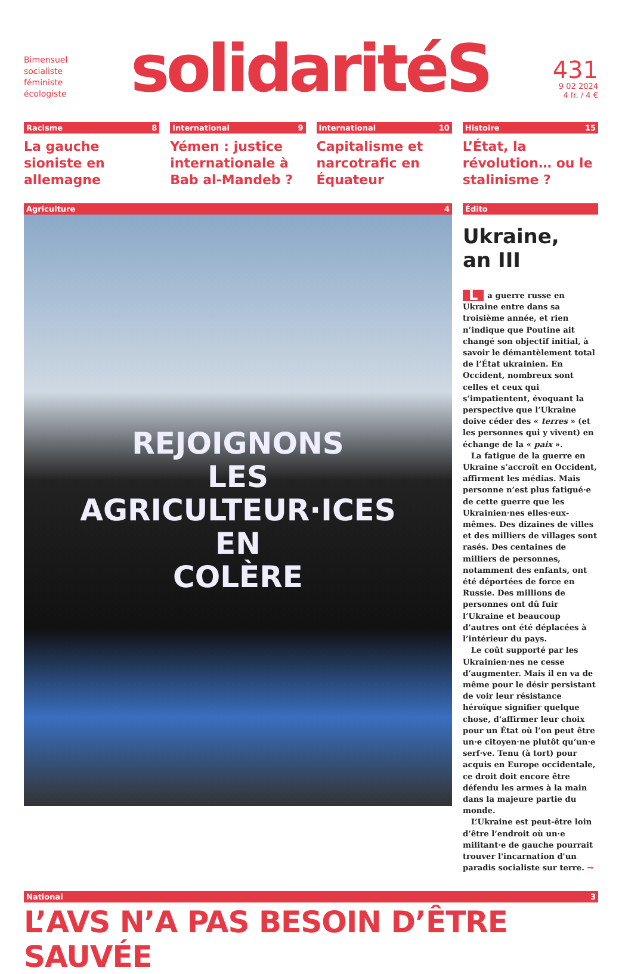Bimensuel
socialiste
féministe
écologiste
solidaritéS
431
9 02 2024
4 fr. / 4 €
Racisme 8
La gauche sioniste en allemagne
International 9
Yémen : justice internationale à Bab al-Mandeb ?
International 10
Capitalisme et narcotrafic en Équateur
Histoire 15
L’État, la révolution… ou le stalinisme ?
Agriculture 4
REJOIGNONS
LES
AGRICULTEUR·ICES
EN
COLÈRE
Édito
Ukraine,
an III
La guerre russe en Ukraine entre dans sa troisième année, et rien n’indique que Poutine ait changé son objectif initial, à savoir le démantèlement total de l’État ukrainien. En Occident, nombreux sont celles et ceux qui s’impatientent, évoquant la perspective que l’Ukraine doive céder des « terres » (et les personnes qui y vivent) en échange de la « paix ».
La fatigue de la guerre en Ukraine s’accroît en Occident, affirment les médias. Mais personne n’est plus fatigué·e de cette guerre que les Ukrainien·nes elles·eux-mêmes. Des dizaines de villes et des milliers de villages sont rasés. Des centaines de milliers de personnes, notamment des enfants, ont été déportées de force en Russie. Des millions de personnes ont dû fuir l’Ukraine et beaucoup d’autres ont été déplacées à l’intérieur du pays.
Le coût supporté par les Ukrainien·nes ne cesse d’augmenter. Mais il en va de même pour le désir persistant de voir leur résistance héroïque signifier quelque chose, d’affirmer leur choix pour un État où l’on peut être un·e citoyen·ne plutôt qu’un·e serf·ve. Tenu (à tort) pour acquis en Europe occidentale, ce droit doit encore être défendu les armes à la main dans la majeure partie du monde.
L’Ukraine est peut-être loin d’être l’endroit où un·e militant·e de gauche pourrait trouver l'incarnation d'un paradis socialiste sur terre. →
National 3
L’AVS N’A PAS BESOIN D’ÊTRE SAUVÉE